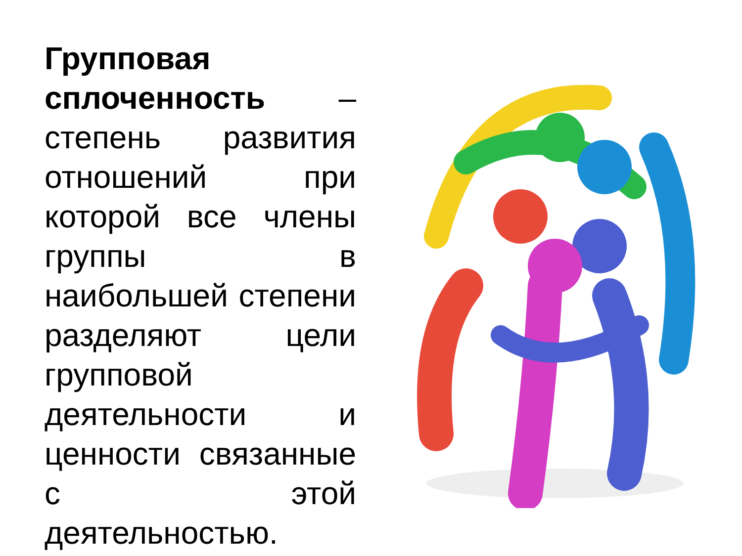Групповая сплоченность – степень развития отношений при которой все члены группы в наибольшей степени разделяют цели групповой деятельности и ценности связанные с этой деятельностью.